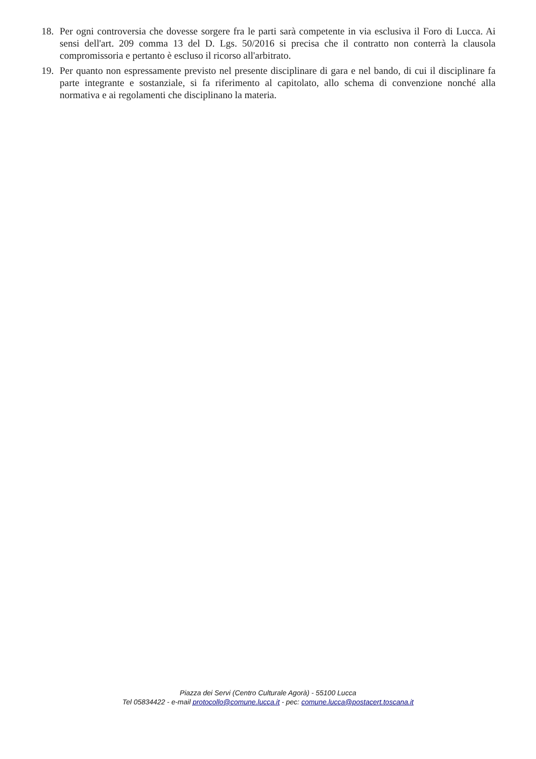18. Per ogni controversia che dovesse sorgere fra le parti sarà competente in via esclusiva il Foro di Lucca. Ai sensi dell'art. 209 comma 13 del D. Lgs. 50/2016 si precisa che il contratto non conterrà la clausola compromissoria e pertanto è escluso il ricorso all'arbitrato.
19. Per quanto non espressamente previsto nel presente disciplinare di gara e nel bando, di cui il disciplinare fa parte integrante e sostanziale, si fa riferimento al capitolato, allo schema di convenzione nonché alla normativa e ai regolamenti che disciplinano la materia.
Piazza dei Servi (Centro Culturale Agorà) - 55100 Lucca
Tel 05834422 - e-mail protocollo@comune.lucca.it - pec: comune.lucca@postacert.toscana.it